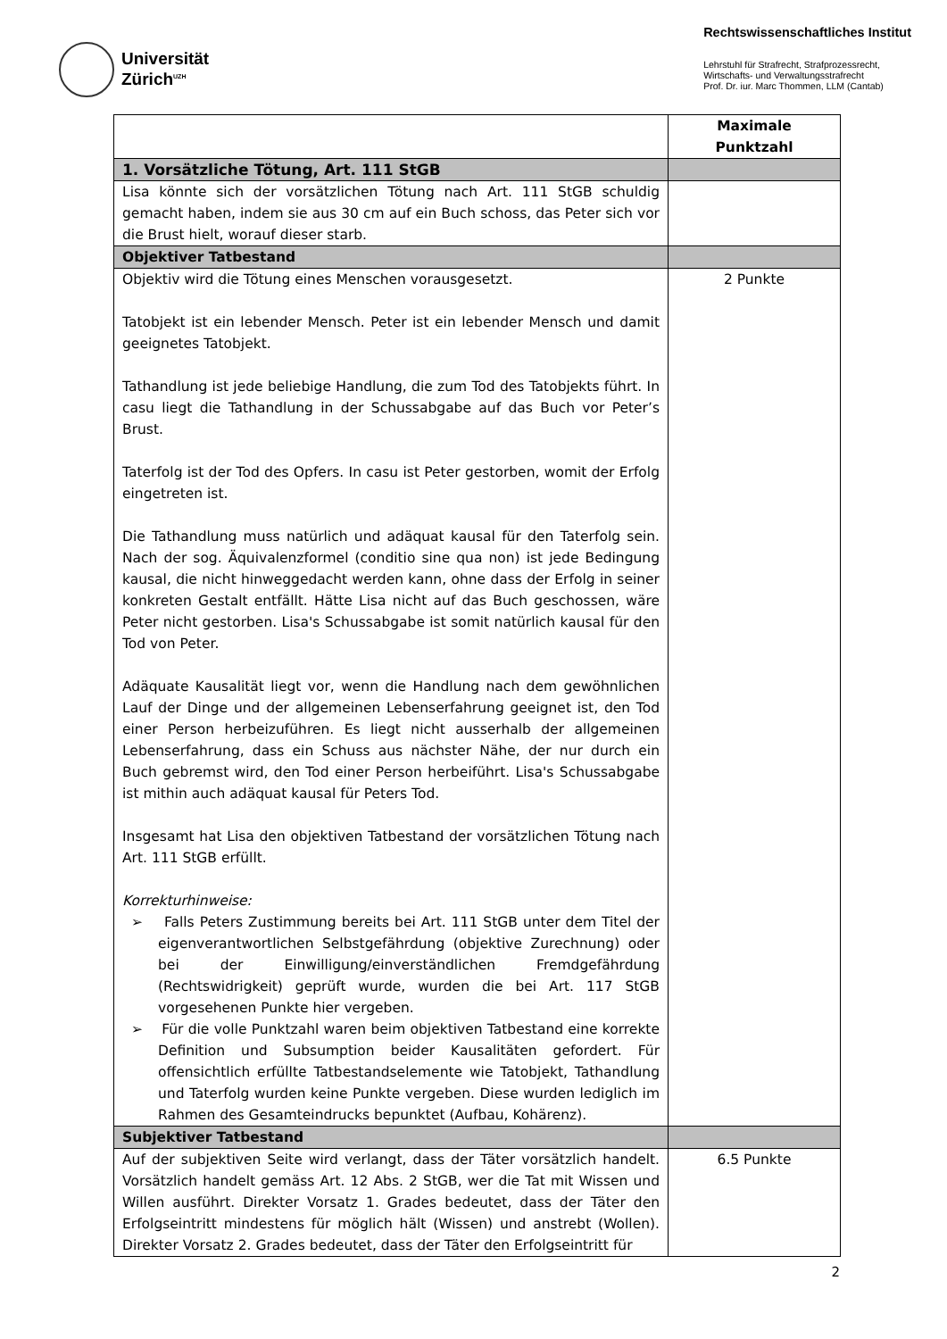Universität
Zürich<sup>UZH</sup>
Rechtswissenschaftliches Institut
Lehrstuhl für Strafrecht, Strafprozessrecht,
Wirtschafts- und Verwaltungsstrafrecht
Prof. Dr. iur. Marc Thommen, LLM (Cantab)
| | Maximale Punktzahl |
| 1. Vorsätzliche Tötung, Art. 111 StGB | |
| Lisa könnte sich der vorsätzlichen Tötung nach Art. 111 StGB schuldig gemacht haben, indem sie aus 30 cm auf ein Buch schoss, das Peter sich vor die Brust hielt, worauf dieser starb. | |
| Objektiver Tatbestand | |
| Objektiv wird die Tötung eines Menschen vorausgesetzt. Tatobjekt ist ein lebender Mensch. Peter ist ein lebender Mensch und damit geeignetes Tatobjekt. Tathandlung ist jede beliebige Handlung, die zum Tod des Tatobjekts führt. In casu liegt die Tathandlung in der Schussabgabe auf das Buch vor Peter’s Brust. Taterfolg ist der Tod des Opfers. In casu ist Peter gestorben, womit der Erfolg eingetreten ist. Die Tathandlung muss natürlich und adäquat kausal für den Taterfolg sein. Nach der sog. Äquivalenzformel (conditio sine qua non) ist jede Bedingung kausal, die nicht hinweggedacht werden kann, ohne dass der Erfolg in seiner konkreten Gestalt entfällt. Hätte Lisa nicht auf das Buch geschossen, wäre Peter nicht gestorben. Lisa's Schussabgabe ist somit natürlich kausal für den Tod von Peter. Adäquate Kausalität liegt vor, wenn die Handlung nach dem gewöhnlichen Lauf der Dinge und der allgemeinen Lebenserfahrung geeignet ist, den Tod einer Person herbeizuführen. Es liegt nicht ausserhalb der allgemeinen Lebenserfahrung, dass ein Schuss aus nächster Nähe, der nur durch ein Buch gebremst wird, den Tod einer Person herbeiführt. Lisa's Schussabgabe ist mithin auch adäquat kausal für Peters Tod. Insgesamt hat Lisa den objektiven Tatbestand der vorsätzlichen Tötung nach Art. 111 StGB erfüllt. Korrekturhinweise: ➢ Falls Peters Zustimmung bereits bei Art. 111 StGB unter dem Titel der eigenverantwortlichen Selbstgefährdung (objektive Zurechnung) oder bei der Einwilligung/einverständlichen Fremdgefährdung (Rechtswidrigkeit) geprüft wurde, wurden die bei Art. 117 StGB vorgesehenen Punkte hier vergeben. ➢ Für die volle Punktzahl waren beim objektiven Tatbestand eine korrekte Definition und Subsumption beider Kausalitäten gefordert. Für offensichtlich erfüllte Tatbestandselemente wie Tatobjekt, Tathandlung und Taterfolg wurden keine Punkte vergeben. Diese wurden lediglich im Rahmen des Gesamteindrucks bepunktet (Aufbau, Kohärenz). | 2 Punkte |
| Subjektiver Tatbestand | |
| Auf der subjektiven Seite wird verlangt, dass der Täter vorsätzlich handelt. Vorsätzlich handelt gemäss Art. 12 Abs. 2 StGB, wer die Tat mit Wissen und Willen ausführt. Direkter Vorsatz 1. Grades bedeutet, dass der Täter den Erfolgseintritt mindestens für möglich hält (Wissen) und anstrebt (Wollen). Direkter Vorsatz 2. Grades bedeutet, dass der Täter den Erfolgseintritt für | 6.5 Punkte |
2